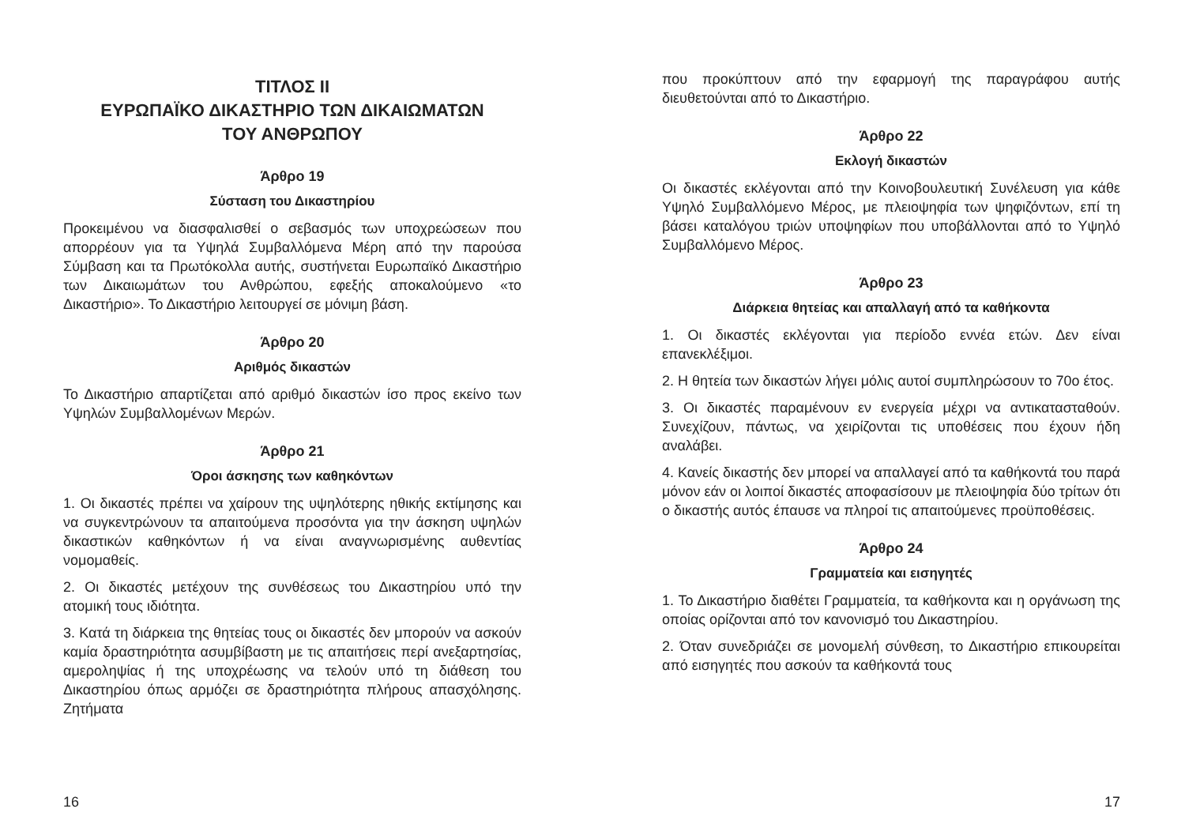ΤΙΤΛΟΣ II
ΕΥΡΩΠΑΪΚΟ ΔΙΚΑΣΤΗΡΙΟ ΤΩΝ ΔΙΚΑΙΩΜΑΤΩΝ
ΤΟΥ ΑΝΘΡΩΠΟΥ
Άρθρο 19
Σύσταση του Δικαστηρίου
Προκειμένου να διασφαλισθεί ο σεβασμός των υποχρεώσεων που απορρέουν για τα Υψηλά Συμβαλλόμενα Μέρη από την παρούσα Σύμβαση και τα Πρωτόκολλα αυτής, συστήνεται Ευρωπαϊκό Δικαστήριο των Δικαιωμάτων του Ανθρώπου, εφεξής αποκαλούμενο «το Δικαστήριο». Το Δικαστήριο λειτουργεί σε μόνιμη βάση.
Άρθρο 20
Αριθμός δικαστών
Το Δικαστήριο απαρτίζεται από αριθμό δικαστών ίσο προς εκείνο των Υψηλών Συμβαλλομένων Μερών.
Άρθρο 21
Όροι άσκησης των καθηκόντων
1. Οι δικαστές πρέπει να χαίρουν της υψηλότερης ηθικής εκτίμησης και να συγκεντρώνουν τα απαιτούμενα προσόντα για την άσκηση υψηλών δικαστικών καθηκόντων ή να είναι αναγνωρισμένης αυθεντίας νομομαθείς.
2. Οι δικαστές μετέχουν της συνθέσεως του Δικαστηρίου υπό την ατομική τους ιδιότητα.
3. Κατά τη διάρκεια της θητείας τους οι δικαστές δεν μπορούν να ασκούν καμία δραστηριότητα ασυμβίβαστη με τις απαιτήσεις περί ανεξαρτησίας, αμεροληψίας ή της υποχρέωσης να τελούν υπό τη διάθεση του Δικαστηρίου όπως αρμόζει σε δραστηριότητα πλήρους απασχόλησης. Ζητήματα
16
που προκύπτουν από την εφαρμογή της παραγράφου αυτής διευθετούνται από το Δικαστήριο.
Άρθρο 22
Εκλογή δικαστών
Οι δικαστές εκλέγονται από την Κοινοβουλευτική Συνέλευση για κάθε Υψηλό Συμβαλλόμενο Μέρος, με πλειοψηφία των ψηφιζόντων, επί τη βάσει καταλόγου τριών υποψηφίων που υποβάλλονται από το Υψηλό Συμβαλλόμενο Μέρος.
Άρθρο 23
Διάρκεια θητείας και απαλλαγή από τα καθήκοντα
1. Οι δικαστές εκλέγονται για περίοδο εννέα ετών. Δεν είναι επανεκλέξιμοι.
2. Η θητεία των δικαστών λήγει μόλις αυτοί συμπληρώσουν το 70ο έτος.
3. Οι δικαστές παραμένουν εν ενεργεία μέχρι να αντικατασταθούν. Συνεχίζουν, πάντως, να χειρίζονται τις υποθέσεις που έχουν ήδη αναλάβει.
4. Κανείς δικαστής δεν μπορεί να απαλλαγεί από τα καθήκοντά του παρά μόνον εάν οι λοιποί δικαστές αποφασίσουν με πλειοψηφία δύο τρίτων ότι ο δικαστής αυτός έπαυσε να πληροί τις απαιτούμενες προϋποθέσεις.
Άρθρο 24
Γραμματεία και εισηγητές
1. Το Δικαστήριο διαθέτει Γραμματεία, τα καθήκοντα και η οργάνωση της οποίας ορίζονται από τον κανονισμό του Δικαστηρίου.
2. Όταν συνεδριάζει σε μονομελή σύνθεση, το Δικαστήριο επικουρείται από εισηγητές που ασκούν τα καθήκοντά τους
17